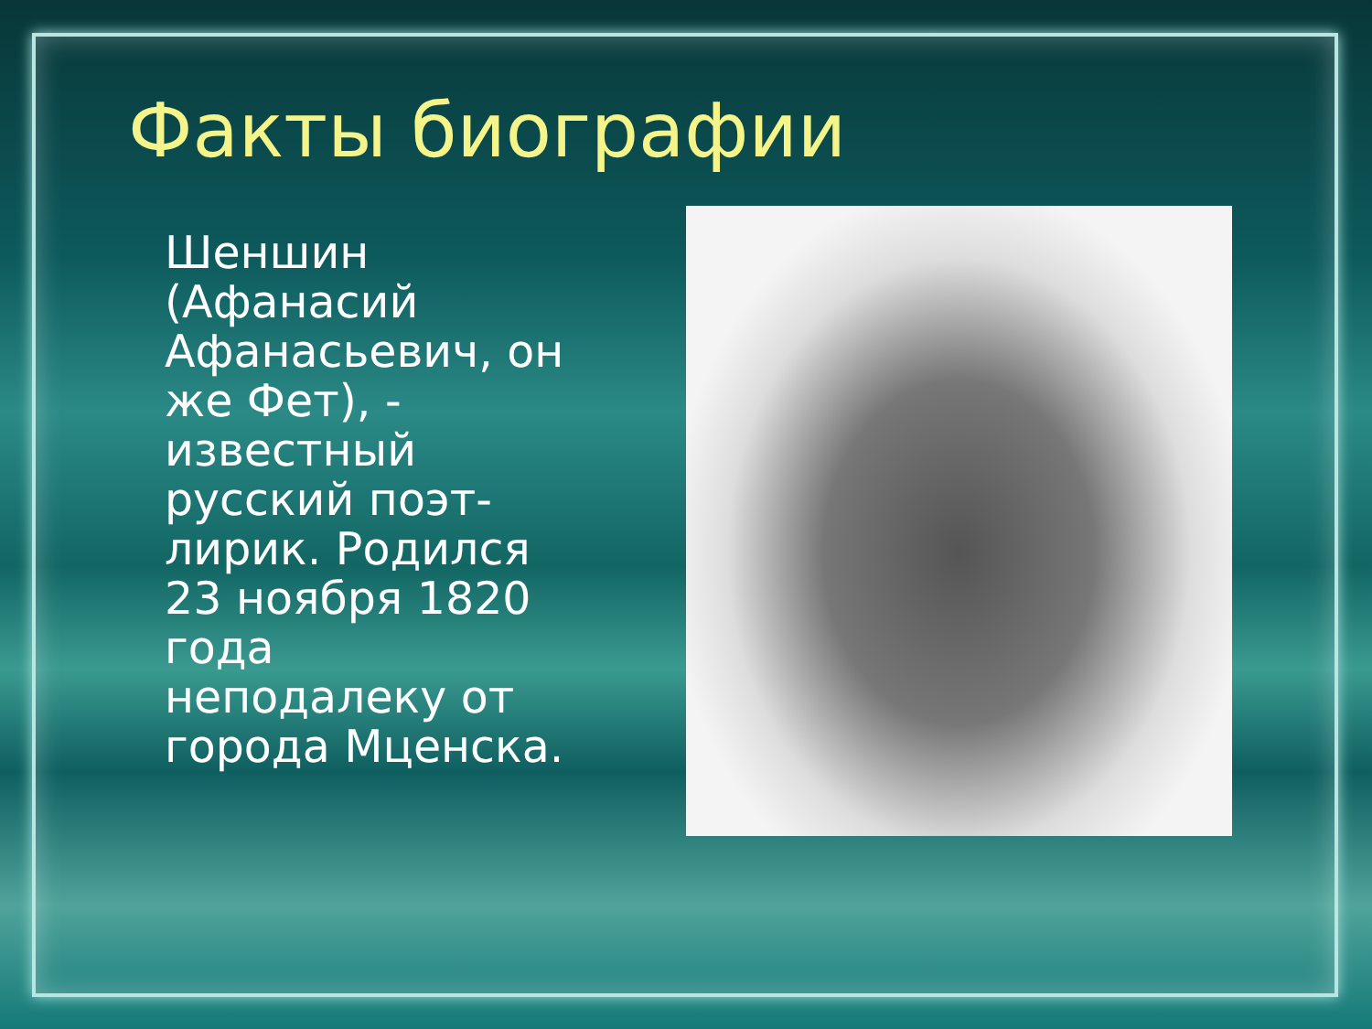Факты биографии
Шеншин (Афанасий Афанасьевич, он же Фет), - известный русский поэт-лирик. Родился 23 ноября 1820 года неподалеку от города Мценска.